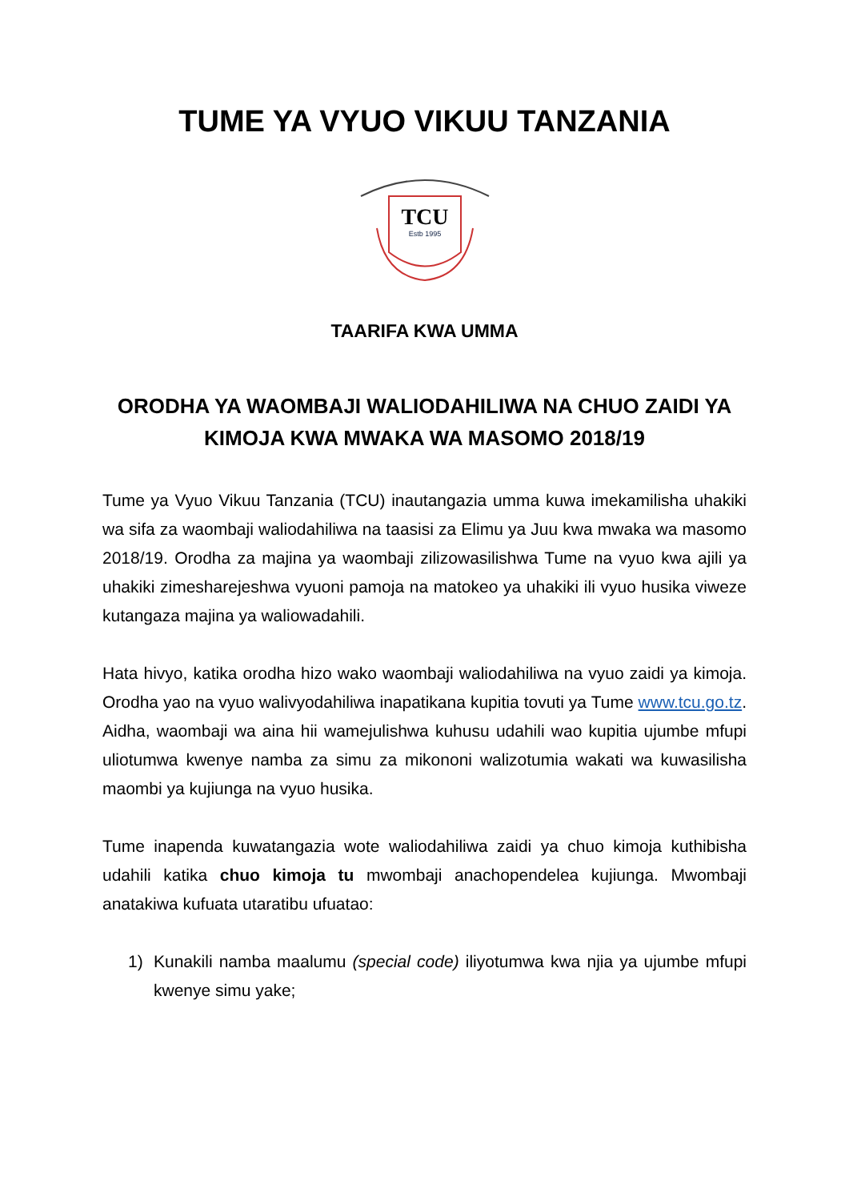TUME YA VYUO VIKUU TANZANIA
TCU
Estb 1995
TAARIFA KWA UMMA
ORODHA YA WAOMBAJI WALIODAHILIWA NA CHUO ZAIDI YA KIMOJA KWA MWAKA WA MASOMO 2018/19
Tume ya Vyuo Vikuu Tanzania (TCU) inautangazia umma kuwa imekamilisha uhakiki wa sifa za waombaji waliodahiliwa na taasisi za Elimu ya Juu kwa mwaka wa masomo 2018/19. Orodha za majina ya waombaji zilizowasilishwa Tume na vyuo kwa ajili ya uhakiki zimesharejeshwa vyuoni pamoja na matokeo ya uhakiki ili vyuo husika viweze kutangaza majina ya waliowadahili.
Hata hivyo, katika orodha hizo wako waombaji waliodahiliwa na vyuo zaidi ya kimoja. Orodha yao na vyuo walivyodahiliwa inapatikana kupitia tovuti ya Tume www.tcu.go.tz. Aidha, waombaji wa aina hii wamejulishwa kuhusu udahili wao kupitia ujumbe mfupi uliotumwa kwenye namba za simu za mikononi walizotumia wakati wa kuwasilisha maombi ya kujiunga na vyuo husika.
Tume inapenda kuwatangazia wote waliodahiliwa zaidi ya chuo kimoja kuthibisha udahili katika chuo kimoja tu mwombaji anachopendelea kujiunga. Mwombaji anatakiwa kufuata utaratibu ufuatao:
1) Kunakili namba maalumu (special code) iliyotumwa kwa njia ya ujumbe mfupi kwenye simu yake;